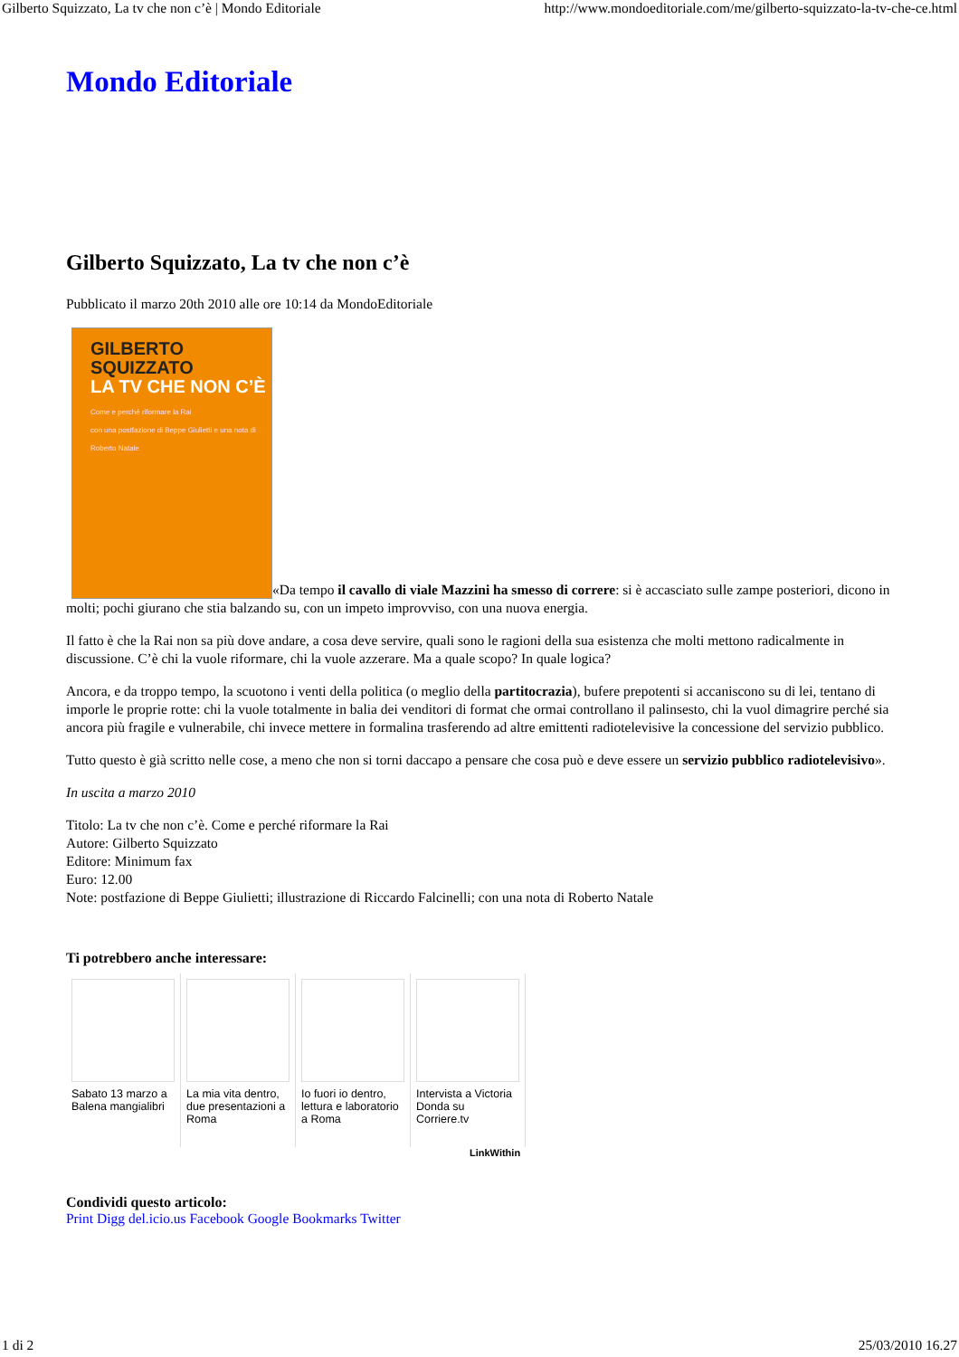Gilberto Squizzato, La tv che non c’è | Mondo Editoriale http://www.mondoeditoriale.com/me/gilberto-squizzato-la-tv-che-ce.html
Mondo Editoriale
Gilberto Squizzato, La tv che non c’è
Pubblicato il marzo 20th 2010 alle ore 10:14 da MondoEditoriale
GILBERTO SQUIZZATO LA TV CHE NON C’È Come e perché riformare la Rai
con una postfazione di Beppe Giulietti e una nota di Roberto Natale «Da tempo il cavallo di viale Mazzini ha smesso di correre: si è accasciato sulle zampe posteriori, dicono in molti; pochi giurano che stia balzando su, con un impeto improvviso, con una nuova energia.
Il fatto è che la Rai non sa più dove andare, a cosa deve servire, quali sono le ragioni della sua esistenza che molti mettono radicalmente in discussione. C’è chi la vuole riformare, chi la vuole azzerare. Ma a quale scopo? In quale logica?
Ancora, e da troppo tempo, la scuotono i venti della politica (o meglio della partitocrazia), bufere prepotenti si accaniscono su di lei, tentano di imporle le proprie rotte: chi la vuole totalmente in balia dei venditori di format che ormai controllano il palinsesto, chi la vuol dimagrire perché sia ancora più fragile e vulnerabile, chi invece mettere in formalina trasferendo ad altre emittenti radiotelevisive la concessione del servizio pubblico.
Tutto questo è già scritto nelle cose, a meno che non si torni daccapo a pensare che cosa può e deve essere un servizio pubblico radiotelevisivo».
In uscita a marzo 2010
Titolo: La tv che non c’è. Come e perché riformare la Rai
Autore: Gilberto Squizzato
Editore: Minimum fax
Euro: 12.00
Note: postfazione di Beppe Giulietti; illustrazione di Riccardo Falcinelli; con una nota di Roberto Natale
Ti potrebbero anche interessare:
Sabato 13 marzo a Balena mangialibri
La mia vita dentro, due presentazioni a Roma
Io fuori io dentro, lettura e laboratorio a Roma
Intervista a Victoria Donda su Corriere.tv
LinkWithin
Condividi questo articolo:
Print Digg del.icio.us Facebook Google Bookmarks Twitter
1 di 2 25/03/2010 16.27